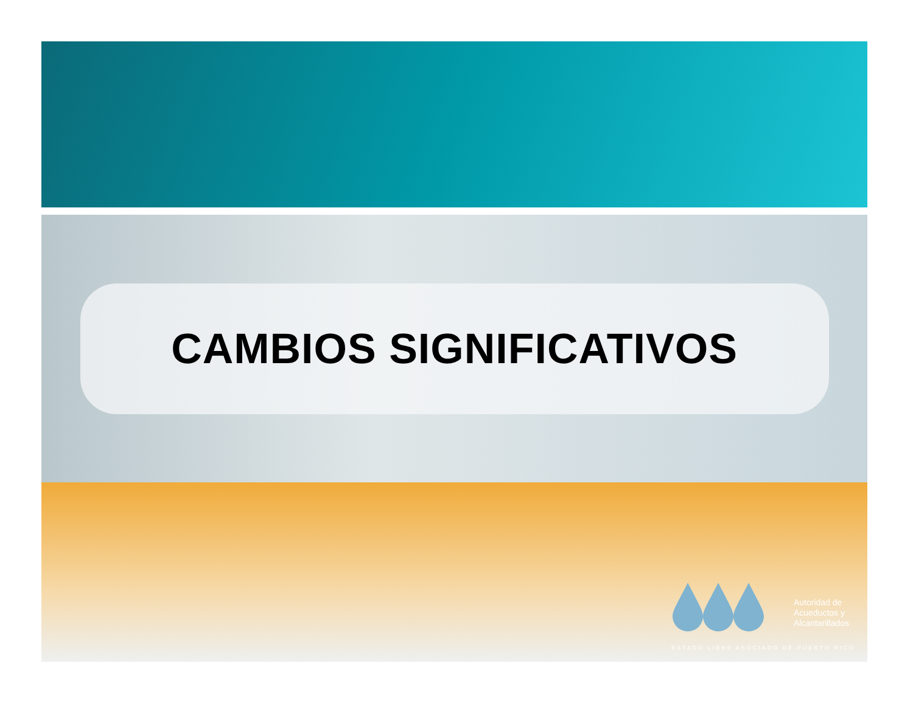CAMBIOS SIGNIFICATIVOS
Autoridad de
Acueductos y
Alcantarillados
ESTADO LIBRE ASOCIADO DE PUERTO RICO